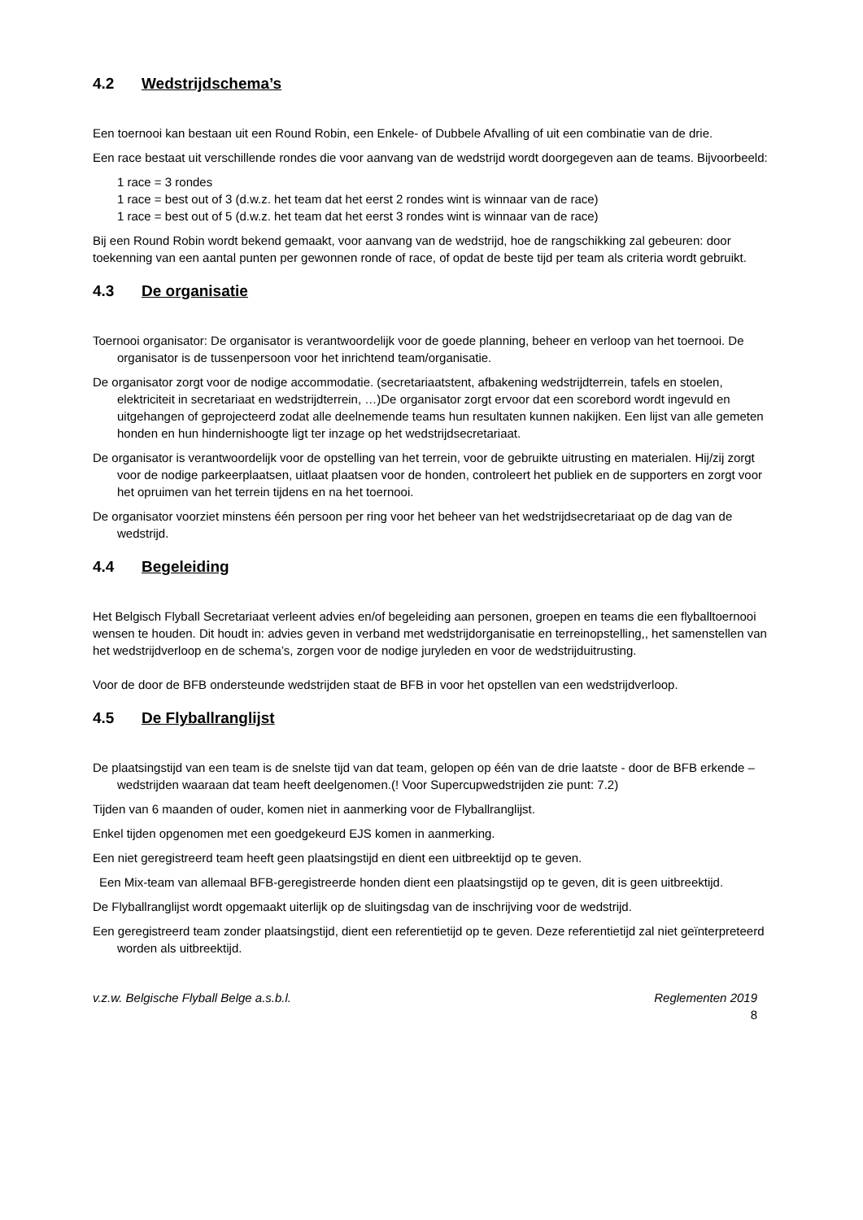4.2 Wedstrijdschema’s
Een toernooi kan bestaan uit een Round Robin, een Enkele- of Dubbele Afvalling of uit een combinatie van de drie.
Een race bestaat uit verschillende rondes die voor aanvang van de wedstrijd wordt doorgegeven aan de teams. Bijvoorbeeld:
1 race = 3 rondes
1 race = best out of 3 (d.w.z. het team dat het eerst 2 rondes wint is winnaar van de race)
1 race = best out of 5 (d.w.z. het team dat het eerst 3 rondes wint is winnaar van de race)
Bij een Round Robin wordt bekend gemaakt, voor aanvang van de wedstrijd, hoe de rangschikking zal gebeuren: door toekenning van een aantal punten per gewonnen ronde of race, of opdat de beste tijd per team als criteria wordt gebruikt.
4.3 De organisatie
Toernooi organisator: De organisator is verantwoordelijk voor de goede planning, beheer en verloop van het toernooi. De organisator is de tussenpersoon voor het inrichtend team/organisatie.
De organisator zorgt voor de nodige accommodatie. (secretariaatstent, afbakening wedstrijdterrein, tafels en stoelen, elektriciteit in secretariaat en wedstrijdterrein, …)De organisator zorgt ervoor dat een scorebord wordt ingevuld en uitgehangen of geprojecteerd zodat alle deelnemende teams hun resultaten kunnen nakijken. Een lijst van alle gemeten honden en hun hindernishoogte ligt ter inzage op het wedstrijdsecretariaat.
De organisator is verantwoordelijk voor de opstelling van het terrein, voor de gebruikte uitrusting en materialen. Hij/zij zorgt voor de nodige parkeerplaatsen, uitlaat plaatsen voor de honden, controleert het publiek en de supporters en zorgt voor het opruimen van het terrein tijdens en na het toernooi.
De organisator voorziet minstens één persoon per ring voor het beheer van het wedstrijdsecretariaat op de dag van de wedstrijd.
4.4 Begeleiding
Het Belgisch Flyball Secretariaat verleent advies en/of begeleiding aan personen, groepen en teams die een flyballtoernooi wensen te houden. Dit houdt in: advies geven in verband met wedstrijdorganisatie en terreinopstelling,, het samenstellen van het wedstrijdverloop en de schema’s, zorgen voor de nodige juryleden en voor de wedstrijduitrusting.
Voor de door de BFB ondersteunde wedstrijden staat de BFB in voor het opstellen van een wedstrijdverloop.
4.5 De Flyballranglijst
De plaatsingstijd van een team is de snelste tijd van dat team, gelopen op één van de drie laatste - door de BFB erkende – wedstrijden waaraan dat team heeft deelgenomen.(! Voor Supercupwedstrijden zie punt: 7.2)
Tijden van 6 maanden of ouder, komen niet in aanmerking voor de Flyballranglijst.
Enkel tijden opgenomen met een goedgekeurd EJS komen in aanmerking.
Een niet geregistreerd team heeft geen plaatsingstijd en dient een uitbreektijd op te geven.
Een Mix-team van allemaal BFB-geregistreerde honden dient een plaatsingstijd op te geven, dit is geen uitbreektijd.
De Flyballranglijst wordt opgemaakt uiterlijk op de sluitingsdag van de inschrijving voor de wedstrijd.
Een geregistreerd team zonder plaatsingstijd, dient een referentietijd op te geven. Deze referentietijd zal niet geïnterpreteerd worden als uitbreektijd.
v.z.w. Belgische Flyball Belge a.s.b.l. Reglementen 2019
8